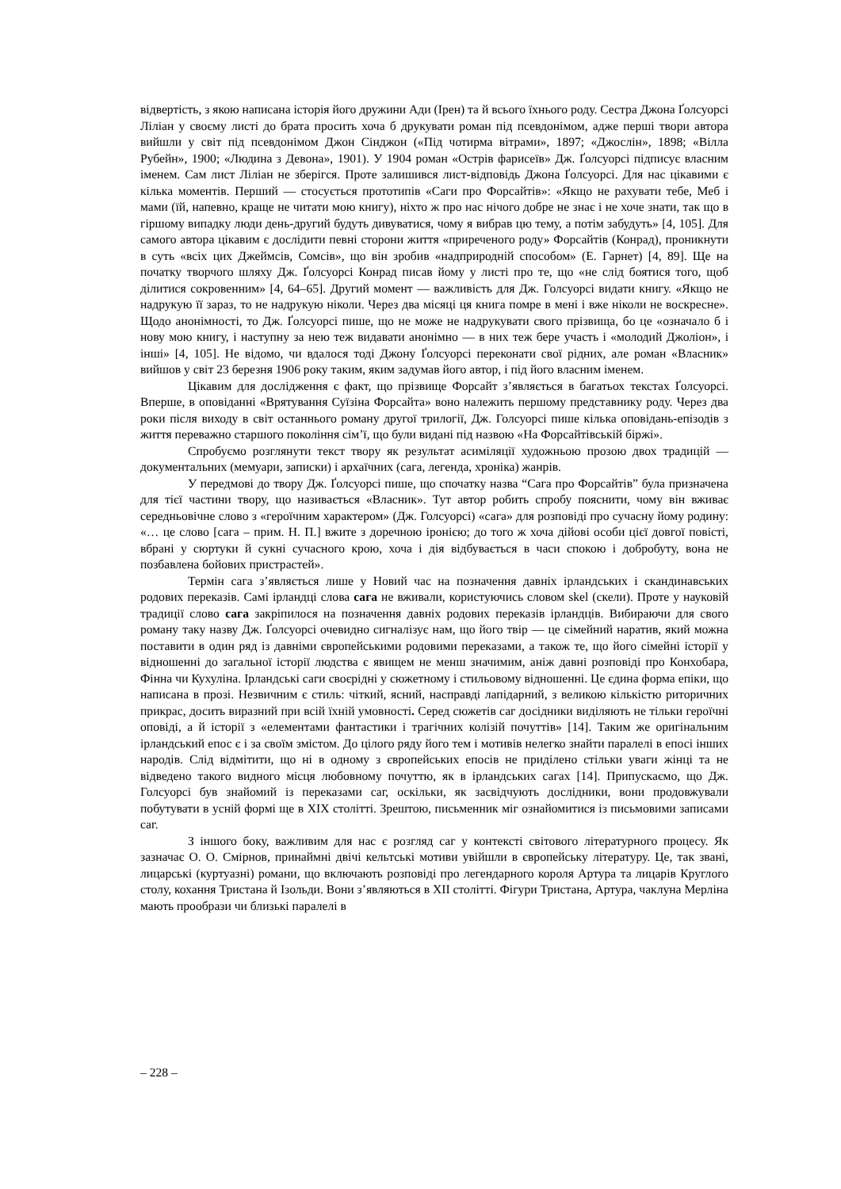відвертість, з якою написана історія його дружини Ади (Ірен) та й всього їхнього роду. Сестра Джона Ґолсуорсі Ліліан у своєму листі до брата просить хоча б друкувати роман під псевдонімом, адже перші твори автора вийшли у світ під псевдонімом Джон Сінджон («Під чотирма вітрами», 1897; «Джослін», 1898; «Вілла Рубейн», 1900; «Людина з Девона», 1901). У 1904 роман «Острів фарисеїв» Дж. Ґолсуорсі підписує власним іменем. Сам лист Ліліан не зберігся. Проте залишився лист-відповідь Джона Ґолсуорсі. Для нас цікавими є кілька моментів. Перший — стосується прототипів «Саги про Форсайтів»: «Якщо не рахувати тебе, Меб і мами (їй, напевно, краще не читати мою книгу), ніхто ж про нас нічого добре не знає і не хоче знати, так що в гіршому випадку люди день-другий будуть дивуватися, чому я вибрав цю тему, а потім забудуть» [4, 105]. Для самого автора цікавим є дослідити певні сторони життя «приреченого роду» Форсайтів (Конрад), проникнути в суть «всіх цих Джеймсів, Сомсів», що він зробив «надприродній способом» (Е. Гарнет) [4, 89]. Ще на початку творчого шляху Дж. Ґолсуорсі Конрад писав йому у листі про те, що «не слід боятися того, щоб ділитися сокровенним» [4, 64–65]. Другий момент — важливість для Дж. Голсуорсі видати книгу. «Якщо не надрукую її зараз, то не надрукую ніколи. Через два місяці ця книга помре в мені і вже ніколи не воскресне». Щодо анонімності, то Дж. Ґолсуорсі пише, що не може не надрукувати свого прізвища, бо це «означало б і нову мою книгу, і наступну за нею теж видавати анонімно — в них теж бере участь і «молодий Джоліон», і інші» [4, 105]. Не відомо, чи вдалося тоді Джону Ґолсуорсі переконати свої рідних, але роман «Власник» вийшов у світ 23 березня 1906 року таким, яким задумав його автор, і під його власним іменем.
Цікавим для дослідження є факт, що прізвище Форсайт з’являється в багатьох текстах Ґолсуорсі. Вперше, в оповіданні «Врятування Суїзіна Форсайта» воно належить першому представнику роду. Через два роки після виходу в світ останнього роману другої трилогії, Дж. Голсуорсі пише кілька оповідань-епізодів з життя переважно старшого покоління сім’ї, що були видані під назвою «На Форсайтівській біржі».
Спробуємо розглянути текст твору як результат асиміляції художньою прозою двох традицій — документальних (мемуари, записки) і архаїчних (сага, легенда, хроніка) жанрів.
У передмові до твору Дж. Ґолсуорсі пише, що спочатку назва “Сага про Форсайтів” була призначена для тієї частини твору, що називається «Власник». Тут автор робить спробу пояснити, чому він вживає середньовічне слово з «героїчним характером» (Дж. Голсуорсі) «сага» для розповіді про сучасну йому родину: «… це слово [сага – прим. Н. П.] вжите з доречною іронією; до того ж хоча дійові особи цієї довгої повісті, вбрані у сюртуки й сукні сучасного крою, хоча і дія відбувається в часи спокою і добробуту, вона не позбавлена бойових пристрастей».
Термін сага з’являється лише у Новий час на позначення давніх ірландських і скандинавських родових переказів. Самі ірландці слова сага не вживали, користуючись словом skel (скели). Проте у науковій традиції слово сага закріпилося на позначення давніх родових переказів ірландців. Вибираючи для свого роману таку назву Дж. Ґолсуорсі очевидно сигналізує нам, що його твір — це сімейний наратив, який можна поставити в один ряд із давніми європейськими родовими переказами, а також те, що його сімейні історії у відношенні до загальної історії людства є явищем не менш значимим, аніж давні розповіді про Конхобара, Фінна чи Кухуліна. Ірландські саги своєрідні у сюжетному і стильовому відношенні. Це єдина форма епіки, що написана в прозі. Незвичним є стиль: чіткий, ясний, насправді лапідарний, з великою кількістю риторичних прикрас, досить виразний при всій їхній умовності. Серед сюжетів саг досідники виділяють не тільки героїчні оповіді, а й історії з «елементами фантастики і трагічних колізій почуттів» [14]. Таким же оригінальним ірландський епос є і за своїм змістом. До цілого ряду його тем і мотивів нелегко знайти паралелі в епосі інших народів. Слід відмітити, що ні в одному з європейських епосів не приділено стільки уваги жінці та не відведено такого видного місця любовному почуттю, як в ірландських сагах [14]. Припускаємо, що Дж. Голсуорсі був знайомий із переказами саг, оскільки, як засвідчують дослідники, вони продовжували побутувати в усній формі ще в XIX столітті. Зрештою, письменник міг ознайомитися із письмовими записами саг.
З іншого боку, важливим для нас є розгляд саг у контексті світового літературного процесу. Як зазначає О. О. Смірнов, принаймні двічі кельтські мотиви увійшли в європейську літературу. Це, так звані, лицарські (куртуазні) романи, що включають розповіді про легендарного короля Артура та лицарів Круглого столу, кохання Тристана й Ізольди. Вони з’являються в XII столітті. Фігури Тристана, Артура, чаклуна Мерліна мають прообрази чи близькі паралелі в
– 228 –